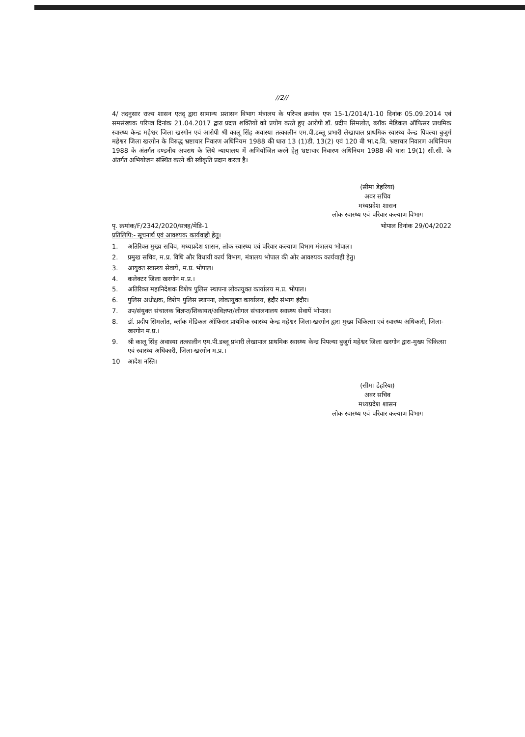//2//
4/ तदनुसार राज्य शासन एतद् द्वारा सामान्य प्रशासन विभाग मंत्रालय के परिपत्र क्रमांक एफ 15-1/2014/1-10 दिनांक 05.09.2014 एवं समसंख्यक परिपत्र दिनांक 21.04.2017 द्वारा प्रदत्त शक्तियों को प्रयोग करते हुए आरोपी डॉ. प्रदीप सिमलोत, ब्लॉक मेडिकल ऑफिसर प्राथमिक स्वास्थ्य केन्द्र महेश्वर जिला खरगोन एवं आरोपी श्री कालू सिंह अवास्या तत्कालीन एम.पी.डब्लू प्रभारी लेखापाल प्राथमिक स्वास्थ्य केन्द्र पिपल्या बुजुर्ग महेश्वर जिला खरगोन के विरुद्ध भ्रष्टाचार निवारण अधिनियम 1988 की धारा 13 (1)डी, 13(2) एवं 120 बी भा.द.वि. भ्रष्टाचार निवारण अधिनियम 1988 के अंतर्गत दण्डनीय अपराध के लिये न्यायालय में अभियोजित करने हेतु भ्रष्टाचार निवारण अधिनियम 1988 की धारा 19(1) सी.सी. के अंतर्गत अभियोजन संस्थित करने की स्वीकृति प्रदान करता है।
(सीमा डेहरिया)
अवर सचिव
मध्यप्रदेश शासन
लोक स्वास्थ्य एवं परिवार कल्याण विभाग
पृ. क्रमांक/F/2342/2020/सत्रह/मेडि-1 भोपाल दिनांक 29/04/2022
प्रतिलिपि:- सूचनार्थ एवं आवश्यक कार्यवाही हेतु।
1. अतिरिक्त मुख्य सचिव, मध्यप्रदेश शासन, लोक स्वास्थ्य एवं परिवार कल्याण विभाग मंत्रालय भोपाल।
2. प्रमुख सचिव, म.प्र. विधि और विधायी कार्य विभाग, मंत्रालय भोपाल की ओर आवश्यक कार्यवाही हेतु।
3. आयुक्त स्वास्थ्य सेवायें, म.प्र. भोपाल।
4. कलेक्टर जिला खरगोन म.प्र.।
5. अतिरिक्त महानिदेशक विशेष पुलिस स्थापना लोकायुक्त कार्यालय म.प्र. भोपाल।
6. पुलिस अधीक्षक, विशेष पुलिस स्थापना, लोकायुक्त कार्यालय, इंदौर संभाग इंदौर।
7. उप/संयुक्त संचालक विज्ञप्त/शिकायत/अविज्ञप्त/लीगल संचालनालय स्वास्थ्य सेवायें भोपाल।
8. डॉ. प्रदीप सिमलोत, ब्लॉक मेडिकल ऑफिसर प्राथमिक स्वास्थ्य केन्द्र महेश्वर जिला-खरगोन द्वारा मुख्य चिकित्सा एवं स्वास्थ्य अधिकारी, जिला-खरगोन म.प्र.।
9. श्री कालू सिंह अवास्या तत्कालीन एम.पी.डब्लू प्रभारी लेखापाल प्राथमिक स्वास्थ्य केन्द्र पिपल्या बुजुर्ग महेश्वर जिला खरगोन द्वारा-मुख्य चिकित्सा एवं स्वास्थ्य अधिकारी, जिला-खरगोन म.प्र.।
10 आदेश नस्ति।
(सीमा डेहरिया)
अवर सचिव
मध्यप्रदेश शासन
लोक स्वास्थ्य एवं परिवार कल्याण विभाग